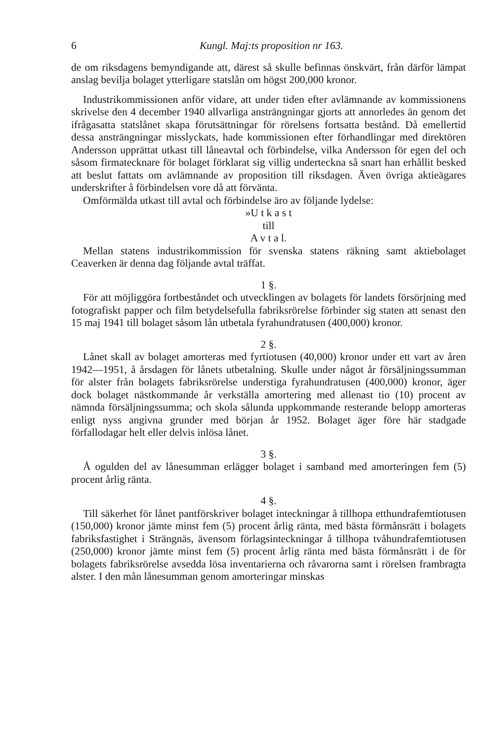6 Kungl. Maj:ts proposition nr 163.
de om riksdagens bemyndigande att, därest så skulle befinnas önskvärt, från därför lämpat anslag bevilja bolaget ytterligare statslån om högst 200,000 kronor.
Industrikommissionen anför vidare, att under tiden efter avlämnande av kommissionens skrivelse den 4 december 1940 allvarliga ansträngningar gjorts att annorledes än genom det ifrågasatta statslånet skapa förutsättningar för rörelsens fortsatta bestånd. Då emellertid dessa ansträngningar misslyckats, hade kommissionen efter förhandlingar med direktören Andersson upprättat utkast till låneavtal och förbindelse, vilka Andersson för egen del och såsom firmatecknare för bolaget förklarat sig villig underteckna så snart han erhållit besked att beslut fattats om avlämnande av proposition till riksdagen. Även övriga aktieägares underskrifter å förbindelsen vore då att förvänta.
Omförmälda utkast till avtal och förbindelse äro av följande lydelse:
»U t k a s t
till
A v t a l.
Mellan statens industrikommission för svenska statens räkning samt aktiebolaget Ceaverken är denna dag följande avtal träffat.
1 §.
För att möjliggöra fortbeståndet och utvecklingen av bolagets för landets försörjning med fotografiskt papper och film betydelsefulla fabriksrörelse förbinder sig staten att senast den 15 maj 1941 till bolaget såsom lån utbetala fyrahundratusen (400,000) kronor.
2 §.
Lånet skall av bolaget amorteras med fyrtiotusen (40,000) kronor under ett vart av åren 1942—1951, å årsdagen för lånets utbetalning. Skulle under något år försäljningssumman för alster från bolagets fabriksrörelse understiga fyrahundratusen (400,000) kronor, äger dock bolaget nästkommande år verkställa amortering med allenast tio (10) procent av nämnda försäljningssumma; och skola sålunda uppkommande resterande belopp amorteras enligt nyss angivna grunder med början år 1952. Bolaget äger före här stadgade förfallodagar helt eller delvis inlösa lånet.
3 §.
Å ogulden del av lånesumman erlägger bolaget i samband med amorteringen fem (5) procent årlig ränta.
4 §.
Till säkerhet för lånet pantförskriver bolaget inteckningar å tillhopa etthundrafemtiotusen (150,000) kronor jämte minst fem (5) procent årlig ränta, med bästa förmånsrätt i bolagets fabriksfastighet i Strängnäs, ävensom förlagsinteckningar å tillhopa tvåhundrafemtiotusen (250,000) kronor jämte minst fem (5) procent årlig ränta med bästa förmånsrätt i de för bolagets fabriksrörelse avsedda lösa inventarierna och råvarorna samt i rörelsen frambragta alster. I den mån lånesumman genom amorteringar minskas